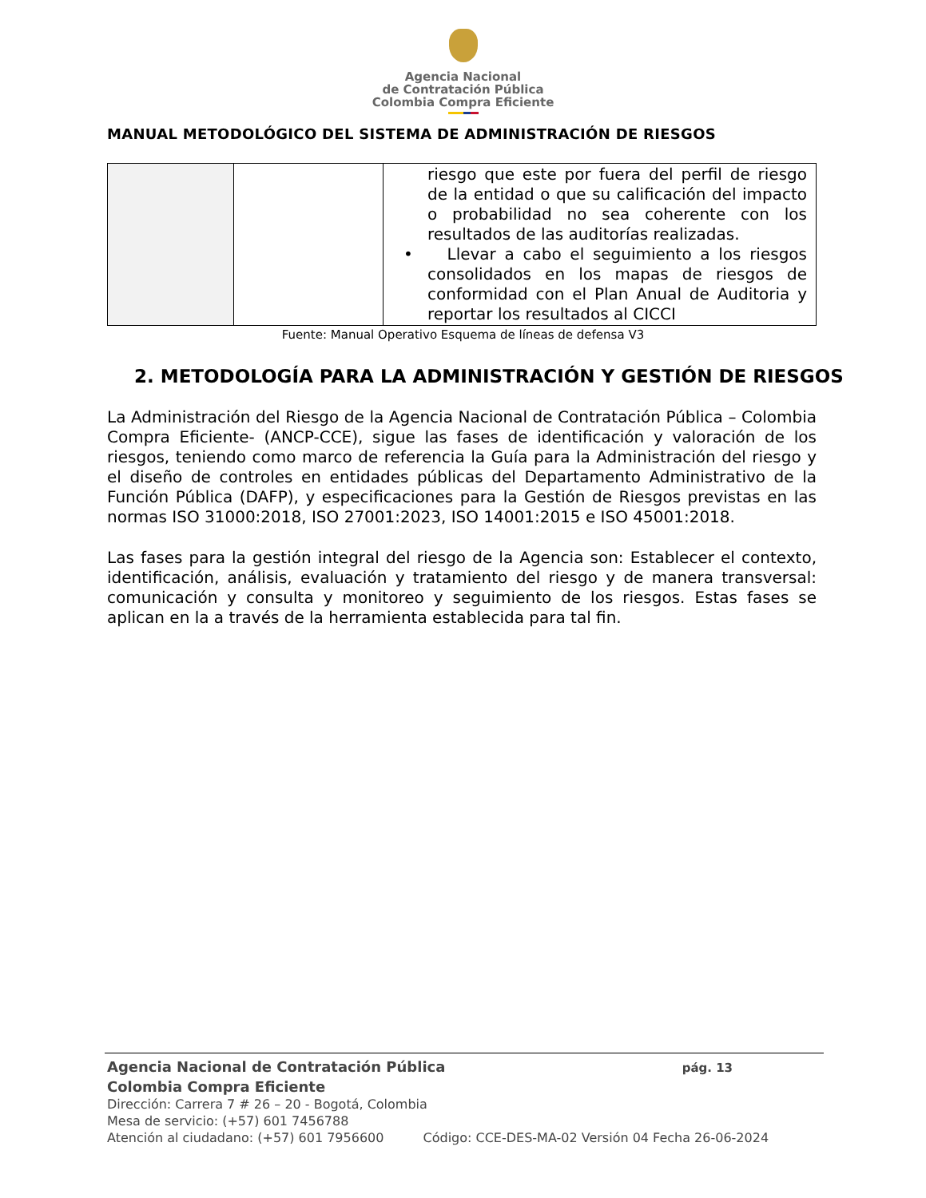Agencia Nacional
de Contratación Pública
Colombia Compra Eficiente
MANUAL METODOLÓGICO DEL SISTEMA DE ADMINISTRACIÓN DE RIESGOS
| | | riesgo que este por fuera del perfil de riesgo de la entidad o que su calificación del impacto o probabilidad no sea coherente con los resultados de las auditorías realizadas. • Llevar a cabo el seguimiento a los riesgos consolidados en los mapas de riesgos de conformidad con el Plan Anual de Auditoria y reportar los resultados al CICCI |
Fuente: Manual Operativo Esquema de líneas de defensa V3
2. METODOLOGÍA PARA LA ADMINISTRACIÓN Y GESTIÓN DE RIESGOS
La Administración del Riesgo de la Agencia Nacional de Contratación Pública – Colombia Compra Eficiente- (ANCP-CCE), sigue las fases de identificación y valoración de los riesgos, teniendo como marco de referencia la Guía para la Administración del riesgo y el diseño de controles en entidades públicas del Departamento Administrativo de la Función Pública (DAFP), y especificaciones para la Gestión de Riesgos previstas en las normas ISO 31000:2018, ISO 27001:2023, ISO 14001:2015 e ISO 45001:2018.
Las fases para la gestión integral del riesgo de la Agencia son: Establecer el contexto, identificación, análisis, evaluación y tratamiento del riesgo y de manera transversal: comunicación y consulta y monitoreo y seguimiento de los riesgos. Estas fases se aplican en la a través de la herramienta establecida para tal fin.
Agencia Nacional de Contratación Pública pág. 13
Colombia Compra Eficiente
Dirección: Carrera 7 # 26 – 20 - Bogotá, Colombia
Mesa de servicio: (+57) 601 7456788
Atención al ciudadano: (+57) 601 7956600 Código: CCE-DES-MA-02 Versión 04 Fecha 26-06-2024